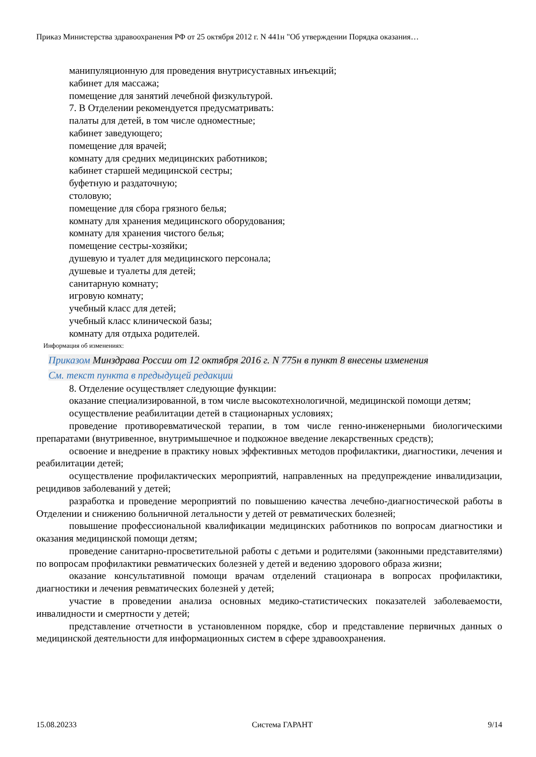Приказ Министерства здравоохранения РФ от 25 октября 2012 г. N 441н "Об утверждении Порядка оказания…
манипуляционную для проведения внутрисуставных инъекций;
кабинет для массажа;
помещение для занятий лечебной физкультурой.
7. В Отделении рекомендуется предусматривать:
палаты для детей, в том числе одноместные;
кабинет заведующего;
помещение для врачей;
комнату для средних медицинских работников;
кабинет старшей медицинской сестры;
буфетную и раздаточную;
столовую;
помещение для сбора грязного белья;
комнату для хранения медицинского оборудования;
комнату для хранения чистого белья;
помещение сестры-хозяйки;
душевую и туалет для медицинского персонала;
душевые и туалеты для детей;
санитарную комнату;
игровую комнату;
учебный класс для детей;
учебный класс клинической базы;
комнату для отдыха родителей.
Информация об изменениях:
Приказом Минздрава России от 12 октября 2016 г. N 775н в пункт 8 внесены изменения
См. текст пункта в предыдущей редакции
8. Отделение осуществляет следующие функции:
оказание специализированной, в том числе высокотехнологичной, медицинской помощи детям;
осуществление реабилитации детей в стационарных условиях;
проведение противоревматической терапии, в том числе генно-инженерными биологическими препаратами (внутривенное, внутримышечное и подкожное введение лекарственных средств);
освоение и внедрение в практику новых эффективных методов профилактики, диагностики, лечения и реабилитации детей;
осуществление профилактических мероприятий, направленных на предупреждение инвалидизации, рецидивов заболеваний у детей;
разработка и проведение мероприятий по повышению качества лечебно-диагностической работы в Отделении и снижению больничной летальности у детей от ревматических болезней;
повышение профессиональной квалификации медицинских работников по вопросам диагностики и оказания медицинской помощи детям;
проведение санитарно-просветительной работы с детьми и родителями (законными представителями) по вопросам профилактики ревматических болезней у детей и ведению здорового образа жизни;
оказание консультативной помощи врачам отделений стационара в вопросах профилактики, диагностики и лечения ревматических болезней у детей;
участие в проведении анализа основных медико-статистических показателей заболеваемости, инвалидности и смертности у детей;
представление отчетности в установленном порядке, сбор и представление первичных данных о медицинской деятельности для информационных систем в сфере здравоохранения.
15.08.20233 Система ГАРАНТ 9/14